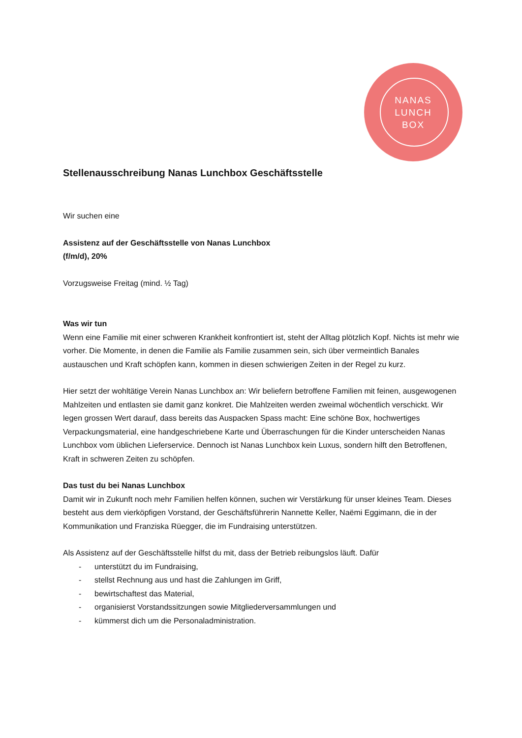NANAS
LUNCH
BOX
Stellenausschreibung Nanas Lunchbox Geschäftsstelle
Wir suchen eine
Assistenz auf der Geschäftsstelle von Nanas Lunchbox
(f/m/d), 20%
Vorzugsweise Freitag (mind. ½ Tag)
Was wir tun
Wenn eine Familie mit einer schweren Krankheit konfrontiert ist, steht der Alltag plötzlich Kopf. Nichts ist mehr wie vorher. Die Momente, in denen die Familie als Familie zusammen sein, sich über vermeintlich Banales austauschen und Kraft schöpfen kann, kommen in diesen schwierigen Zeiten in der Regel zu kurz.
Hier setzt der wohltätige Verein Nanas Lunchbox an: Wir beliefern betroffene Familien mit feinen, ausgewogenen Mahlzeiten und entlasten sie damit ganz konkret. Die Mahlzeiten werden zweimal wöchentlich verschickt. Wir legen grossen Wert darauf, dass bereits das Auspacken Spass macht: Eine schöne Box, hochwertiges Verpackungsmaterial, eine handgeschriebene Karte und Überraschungen für die Kinder unterscheiden Nanas Lunchbox vom üblichen Lieferservice. Dennoch ist Nanas Lunchbox kein Luxus, sondern hilft den Betroffenen, Kraft in schweren Zeiten zu schöpfen.
Das tust du bei Nanas Lunchbox
Damit wir in Zukunft noch mehr Familien helfen können, suchen wir Verstärkung für unser kleines Team. Dieses besteht aus dem vierköpfigen Vorstand, der Geschäftsführerin Nannette Keller, Naëmi Eggimann, die in der Kommunikation und Franziska Rüegger, die im Fundraising unterstützen.
Als Assistenz auf der Geschäftsstelle hilfst du mit, dass der Betrieb reibungslos läuft. Dafür
- unterstützt du im Fundraising,
- stellst Rechnung aus und hast die Zahlungen im Griff,
- bewirtschaftest das Material,
- organisierst Vorstandssitzungen sowie Mitgliederversammlungen und
- kümmerst dich um die Personaladministration.